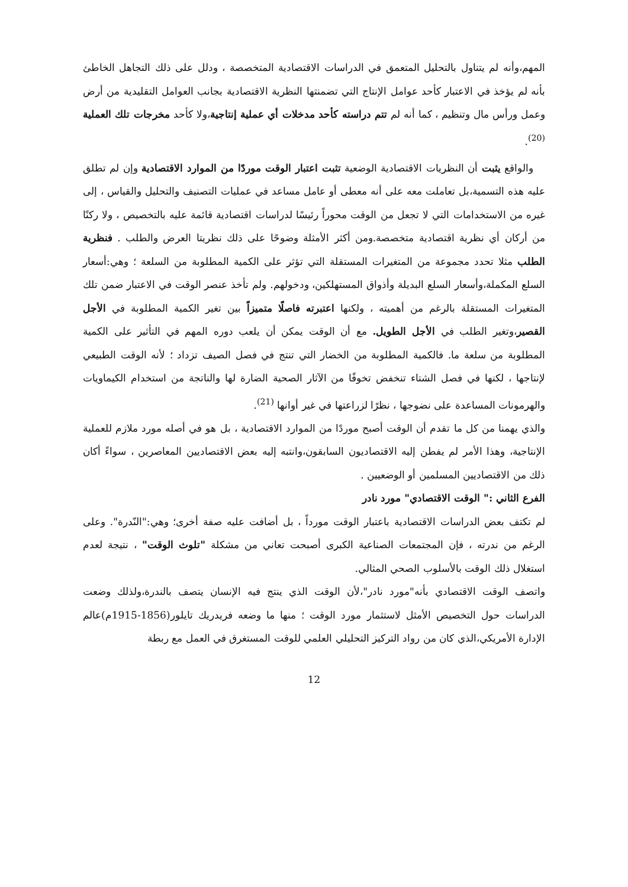المهم،وأنه لم يتناول بالتحليل المتعمق في الدراسات الاقتصادية المتخصصة ، ودلل على ذلك التجاهل الخاطئ بأنه لم يؤخذ في الاعتبار كأحد عوامل الإنتاج التي تضمنتها النظرية الاقتصادية بجانب العوامل التقليدية من أرض وعمل ورأس مال وتنظيم ، كما أنه لم تتم دراسته كأحد مدخلات أي عملية إنتاجية،ولا كأحد مخرجات تلك العملية <sup>(20)</sup>.
والواقع يثبت أن النظريات الاقتصادية الوضعية تثبت اعتبار الوقت موردًا من الموارد الاقتصادية وإن لم تطلق عليه هذه التسمية،بل تعاملت معه على أنه معطى أو عامل مساعد في عمليات التصنيف والتحليل والقياس ، إلى غيره من الاستخدامات التي لا تجعل من الوقت محوراً رئيسًا لدراسات اقتصادية قائمة عليه بالتخصيص ، ولا ركنًا من أركان أي نظرية اقتصادية متخصصة.ومن أكثر الأمثلة وضوحًا على ذلك نظريتا العرض والطلب . فنظرية الطلب مثلا تحدد مجموعة من المتغيرات المستقلة التي تؤثر على الكمية المطلوبة من السلعة ؛ وهي:أسعار السلع المكملة،وأسعار السلع البديلة وأذواق المستهلكين، ودخولهم. ولم تأخذ عنصر الوقت في الاعتبار ضمن تلك المتغيرات المستقلة بالرغم من أهميته ، ولكنها اعتبرته فاصلًا متميزاً بين تغير الكمية المطلوبة في الأجل القصير،وتغير الطلب في الأجل الطويل. مع أن الوقت يمكن أن يلعب دوره المهم في التأثير على الكمية المطلوبة من سلعة ما. فالكمية المطلوبة من الخضار التي تنتج في فصل الصيف تزداد ؛ لأنه الوقت الطبيعي لإنتاجها ، لكنها في فصل الشتاء تنخفض تخوفًا من الآثار الصحية الضارة لها والناتجة من استخدام الكيماويات والهرمونات المساعدة على نضوجها ، نظرًا لزراعتها في غير أوانها <sup>(21)</sup>.
والذي يهمنا من كل ما تقدم أن الوقت أصبح موردًا من الموارد الاقتصادية ، بل هو في أصله مورد ملازم للعملية الإنتاجية، وهذا الأمر لم يفطن إليه الاقتصاديون السابقون،وانتبه إليه بعض الاقتصاديين المعاصرين ، سواءً أكان ذلك من الاقتصاديين المسلمين أو الوضعيين .
الفرع الثاني :" الوقت الاقتصادي" مورد نادر
لم تكتف بعض الدراسات الاقتصادية باعتبار الوقت مورداً ، بل أضافت عليه صفة أخرى؛ وهي:"النّدرة". وعلى الرغم من ندرته ، فإن المجتمعات الصناعية الكبرى أصبحت تعاني من مشكلة "تلوث الوقت" ، نتيجة لعدم استغلال ذلك الوقت بالأسلوب الصحي المثالي.
واتصف الوقت الاقتصادي بأنه"مورد نادر"،لأن الوقت الذي ينتج فيه الإنسان يتصف بالندرة،ولذلك وضعت الدراسات حول التخصيص الأمثل لاستثمار مورد الوقت ؛ منها ما وضعه فريدريك تايلور(1856-1915م)عالم الإدارة الأمريكي،الذي كان من رواد التركيز التحليلي العلمي للوقت المستغرق في العمل مع ربطة
12